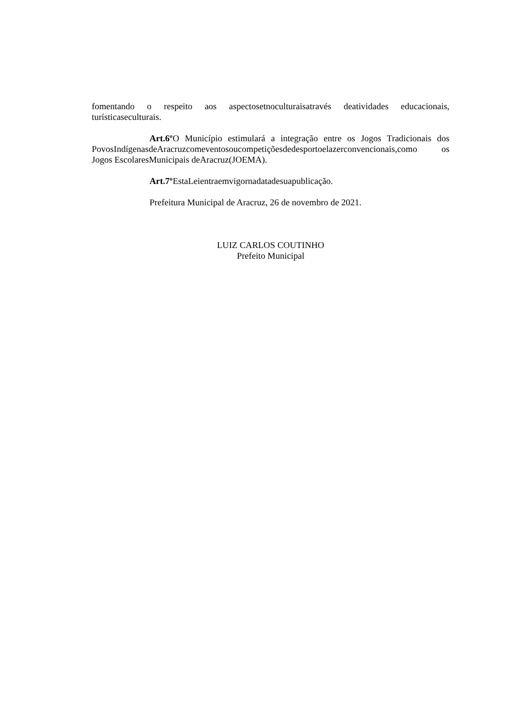fomentando o respeito aos aspectosetnoculturaisatravés deatividades educacionais, turísticaseculturais.
Art.6º O Município estimulará a integração entre os Jogos Tradicionais dos PovosIndígenasdeAracruzcomeventosoucompetiçõesdedesportoelazerconvencionais,como os Jogos EscolaresMunicipais deAracruz(JOEMA).
Art.7º EstaLeientraemvigornadatadesuapublicação.
Prefeitura Municipal de Aracruz, 26 de novembro de 2021.
LUIZ CARLOS COUTINHO
Prefeito Municipal